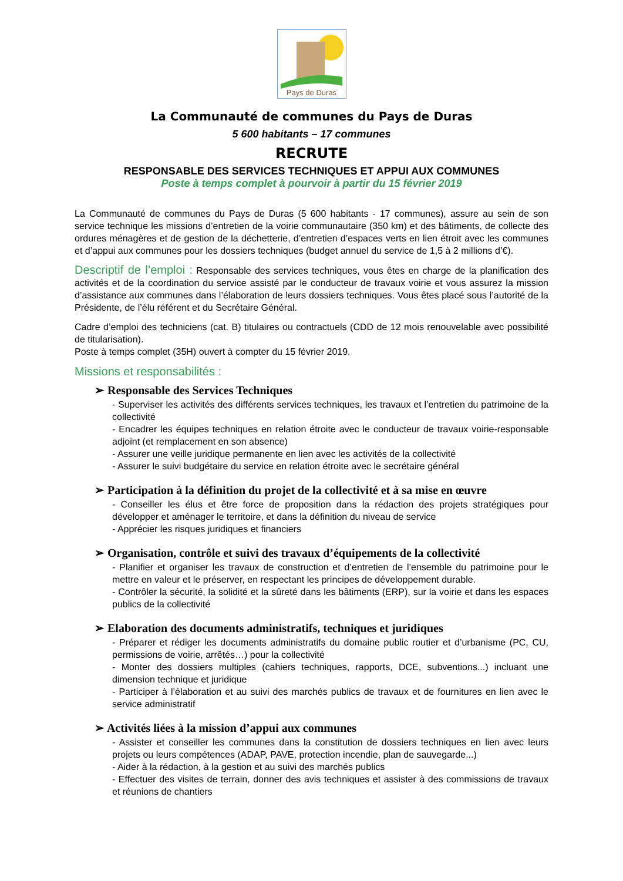Pays de Duras
La Communauté de communes du Pays de Duras
5 600 habitants – 17 communes
RECRUTE
RESPONSABLE DES SERVICES TECHNIQUES ET APPUI AUX COMMUNES
Poste à temps complet à pourvoir à partir du 15 février 2019
La Communauté de communes du Pays de Duras (5 600 habitants - 17 communes), assure au sein de son service technique les missions d’entretien de la voirie communautaire (350 km) et des bâtiments, de collecte des ordures ménagères et de gestion de la déchetterie, d’entretien d’espaces verts en lien étroit avec les communes et d’appui aux communes pour les dossiers techniques (budget annuel du service de 1,5 à 2 millions d’€).
Descriptif de l’emploi : Responsable des services techniques, vous êtes en charge de la planification des activités et de la coordination du service assisté par le conducteur de travaux voirie et vous assurez la mission d’assistance aux communes dans l’élaboration de leurs dossiers techniques. Vous êtes placé sous l’autorité de la Présidente, de l’élu référent et du Secrétaire Général.
Cadre d’emploi des techniciens (cat. B) titulaires ou contractuels (CDD de 12 mois renouvelable avec possibilité de titularisation).
Poste à temps complet (35H) ouvert à compter du 15 février 2019.
Missions et responsabilités :
➢ Responsable des Services Techniques
- Superviser les activités des différents services techniques, les travaux et l’entretien du patrimoine de la collectivité
- Encadrer les équipes techniques en relation étroite avec le conducteur de travaux voirie-responsable adjoint (et remplacement en son absence)
- Assurer une veille juridique permanente en lien avec les activités de la collectivité
- Assurer le suivi budgétaire du service en relation étroite avec le secrétaire général
➢ Participation à la définition du projet de la collectivité et à sa mise en œuvre
- Conseiller les élus et être force de proposition dans la rédaction des projets stratégiques pour développer et aménager le territoire, et dans la définition du niveau de service
- Apprécier les risques juridiques et financiers
➢ Organisation, contrôle et suivi des travaux d’équipements de la collectivité
- Planifier et organiser les travaux de construction et d’entretien de l’ensemble du patrimoine pour le mettre en valeur et le préserver, en respectant les principes de développement durable.
- Contrôler la sécurité, la solidité et la sûreté dans les bâtiments (ERP), sur la voirie et dans les espaces publics de la collectivité
➢ Elaboration des documents administratifs, techniques et juridiques
- Préparer et rédiger les documents administratifs du domaine public routier et d’urbanisme (PC, CU, permissions de voirie, arrêtés…) pour la collectivité
- Monter des dossiers multiples (cahiers techniques, rapports, DCE, subventions...) incluant une dimension technique et juridique
- Participer à l’élaboration et au suivi des marchés publics de travaux et de fournitures en lien avec le service administratif
➢ Activités liées à la mission d’appui aux communes
- Assister et conseiller les communes dans la constitution de dossiers techniques en lien avec leurs projets ou leurs compétences (ADAP, PAVE, protection incendie, plan de sauvegarde...)
- Aider à la rédaction, à la gestion et au suivi des marchés publics
- Effectuer des visites de terrain, donner des avis techniques et assister à des commissions de travaux et réunions de chantiers